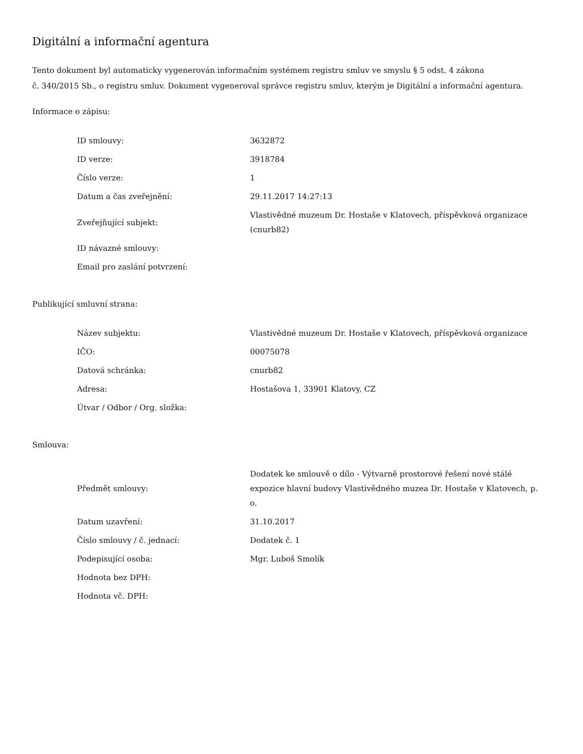Digitální a informační agentura
Tento dokument byl automaticky vygenerován informačním systémem registru smluv ve smyslu § 5 odst. 4 zákona
č. 340/2015 Sb., o registru smluv. Dokument vygeneroval správce registru smluv, kterým je Digitální a informační agentura.
Informace o zápisu:
| ID smlouvy: | 3632872 |
| ID verze: | 3918784 |
| Číslo verze: | 1 |
| Datum a čas zveřejnění: | 29.11.2017 14:27:13 |
| Zveřejňující subjekt: | Vlastivědné muzeum Dr. Hostaše v Klatovech, příspěvková organizace (cnurb82) |
| ID návazné smlouvy: | |
| Email pro zaslání potvrzení: | |
Publikující smluvní strana:
| Název subjektu: | Vlastivědné muzeum Dr. Hostaše v Klatovech, příspěvková organizace |
| IČO: | 00075078 |
| Datová schránka: | cnurb82 |
| Adresa: | Hostašova 1, 33901 Klatovy, CZ |
| Útvar / Odbor / Org. složka: | |
Smlouva:
| Předmět smlouvy: | Dodatek ke smlouvě o dílo - Výtvarně prostorové řešení nové stálé expozice hlavní budovy Vlastivědného muzea Dr. Hostaše v Klatovech, p. o. |
| Datum uzavření: | 31.10.2017 |
| Číslo smlouvy / č. jednací: | Dodatek č. 1 |
| Podepisující osoba: | Mgr. Luboš Smolík |
| Hodnota bez DPH: | |
| Hodnota vč. DPH: | |